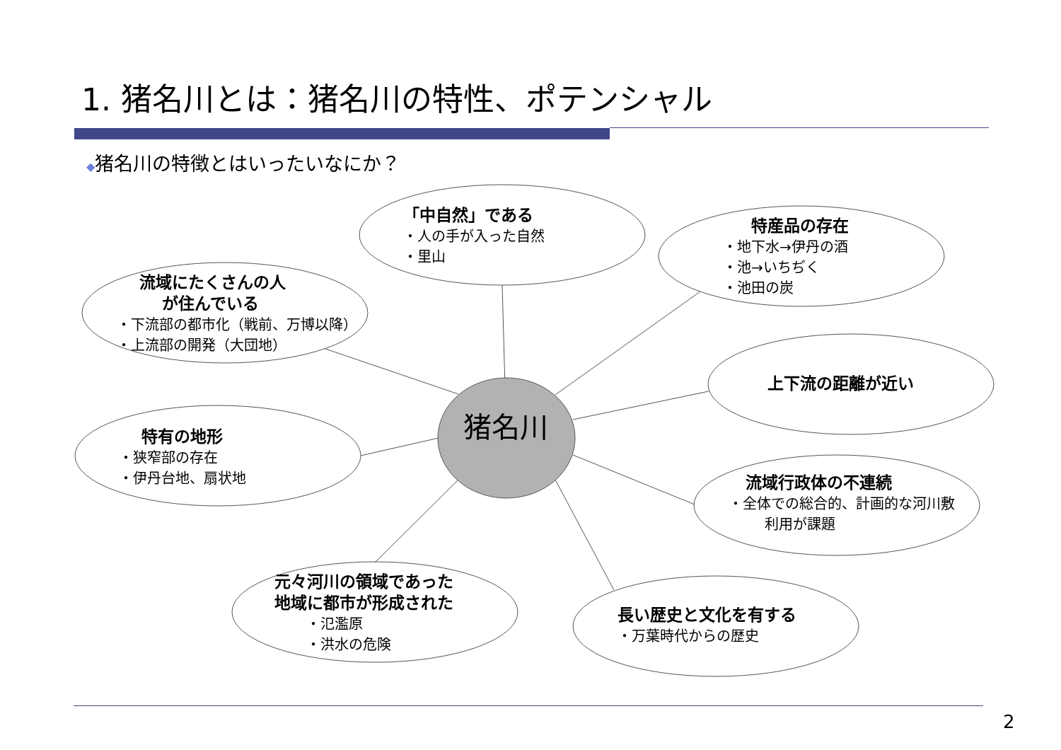1. 猪名川とは：猪名川の特性、ポテンシャル
◆猪名川の特徴とはいったいなにか？
猪名川
「中自然」である
・人の手が入った自然
・里山
特産品の存在
・地下水→伊丹の酒
・池→いちぢく
・池田の炭
流域にたくさんの人
が住んでいる
・下流部の都市化（戦前、万博以降）
・上流部の開発（大団地）
上下流の距離が近い
特有の地形
・狭窄部の存在
・伊丹台地、扇状地
流域行政体の不連続
・全体での総合的、計画的な河川敷
利用が課題
元々河川の領域であった
地域に都市が形成された
・氾濫原
・洪水の危険
長い歴史と文化を有する
・万葉時代からの歴史
2